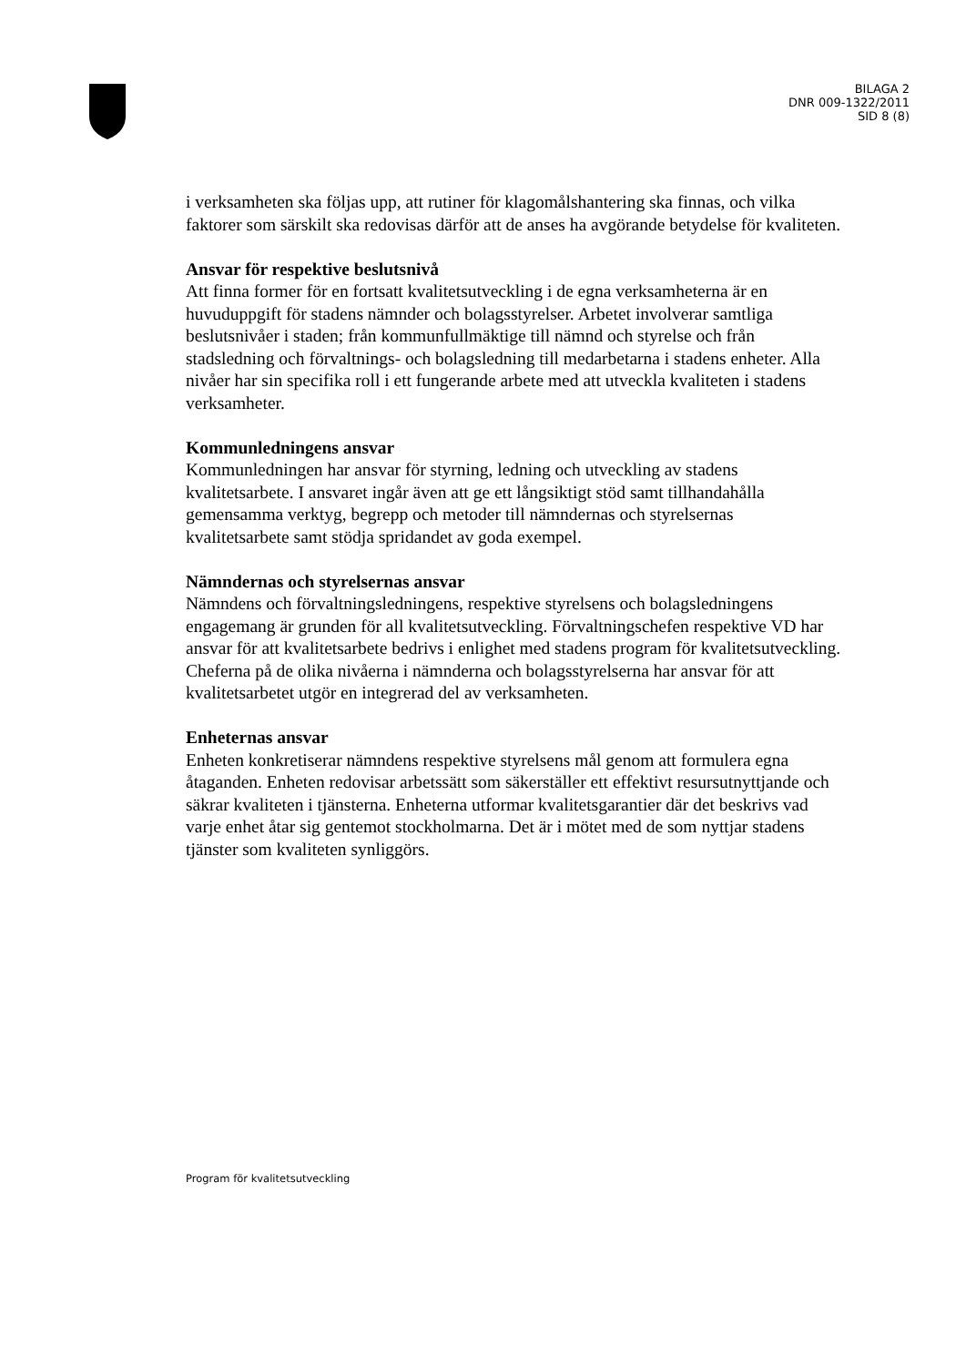BILAGA 2
DNR 009-1322/2011
SID 8 (8)
i verksamheten ska följas upp, att rutiner för klagomålshantering ska finnas, och vilka faktorer som särskilt ska redovisas därför att de anses ha avgörande betydelse för kvaliteten.
Ansvar för respektive beslutsnivå
Att finna former för en fortsatt kvalitetsutveckling i de egna verksamheterna är en huvuduppgift för stadens nämnder och bolagsstyrelser. Arbetet involverar samtliga beslutsnivåer i staden; från kommunfullmäktige till nämnd och styrelse och från stadsledning och förvaltnings- och bolagsledning till medarbetarna i stadens enheter. Alla nivåer har sin specifika roll i ett fungerande arbete med att utveckla kvaliteten i stadens verksamheter.
Kommunledningens ansvar
Kommunledningen har ansvar för styrning, ledning och utveckling av stadens kvalitetsarbete. I ansvaret ingår även att ge ett långsiktigt stöd samt tillhandahålla gemensamma verktyg, begrepp och metoder till nämndernas och styrelsernas kvalitetsarbete samt stödja spridandet av goda exempel.
Nämndernas och styrelsernas ansvar
Nämndens och förvaltningsledningens, respektive styrelsens och bolagsledningens engagemang är grunden för all kvalitetsutveckling. Förvaltningschefen respektive VD har ansvar för att kvalitetsarbete bedrivs i enlighet med stadens program för kvalitetsutveckling. Cheferna på de olika nivåerna i nämnderna och bolagsstyrelserna har ansvar för att kvalitetsarbetet utgör en integrerad del av verksamheten.
Enheternas ansvar
Enheten konkretiserar nämndens respektive styrelsens mål genom att formulera egna åtaganden. Enheten redovisar arbetssätt som säkerställer ett effektivt resursutnyttjande och säkrar kvaliteten i tjänsterna. Enheterna utformar kvalitetsgarantier där det beskrivs vad varje enhet åtar sig gentemot stockholmarna. Det är i mötet med de som nyttjar stadens tjänster som kvaliteten synliggörs.
Program för kvalitetsutveckling